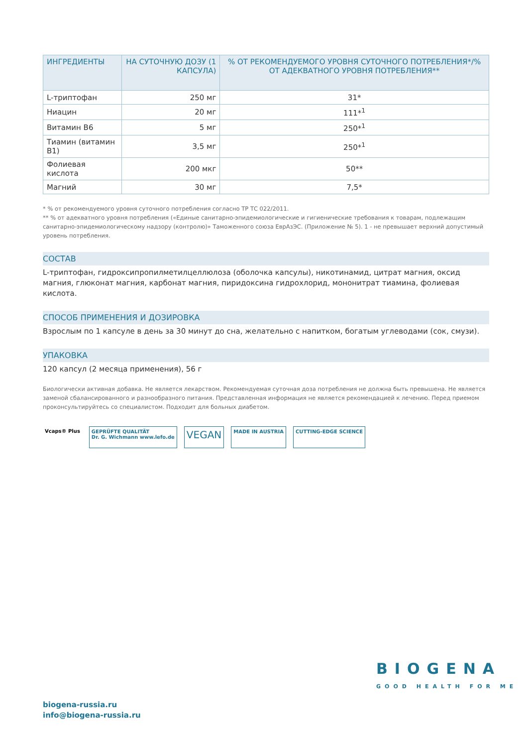| ИНГРЕДИЕНТЫ | НА СУТОЧНУЮ ДОЗУ (1 КАПСУЛА) | % ОТ РЕКОМЕНДУЕМОГО УРОВНЯ СУТОЧНОГО ПОТРЕБЛЕНИЯ*/% ОТ АДЕКВАТНОГО УРОВНЯ ПОТРЕБЛЕНИЯ** |
| --- | --- | --- |
| L-триптофан | 250 мг | 31* |
| Ниацин | 20 мг | 111*<sup>1</sup> |
| Витамин B6 | 5 мг | 250*<sup>1</sup> |
| Тиамин (витамин B1) | 3,5 мг | 250*<sup>1</sup> |
| Фолиевая кислота | 200 мкг | 50** |
| Магний | 30 мг | 7,5* |
* % от рекомендуемого уровня суточного потребления согласно ТР ТС 022/2011.
** % от адекватного уровня потребления («Единые санитарно-эпидемиологические и гигиенические требования к товарам, подлежащим санитарно-эпидемиологическому надзору (контролю)» Таможенного союза ЕврАзЭС. (Приложение № 5). 1 - не превышает верхний допустимый уровень потребления.
СОСТАВ
L-триптофан, гидроксипропилметилцеллюлоза (оболочка капсулы), никотинамид, цитрат магния, оксид магния, глюконат магния, карбонат магния, пиридоксина гидрохлорид, мононитрат тиамина, фолиевая кислота.
СПОСОБ ПРИМЕНЕНИЯ И ДОЗИРОВКА
Взрослым по 1 капсуле в день за 30 минут до сна, желательно с напитком, богатым углеводами (сок, смузи).
УПАКОВКА
120 капсул (2 месяца применения), 56 г
Биологически активная добавка. Не является лекарством. Рекомендуемая суточная доза потребления не должна быть превышена. Не является заменой сбалансированного и разнообразного питания. Представленная информация не является рекомендацией к лечению. Перед приемом проконсультируйтесь со специалистом. Подходит для больных диабетом.
Vcaps® Plus GEPRÜFTE QUALITÄT
Dr. G. Wichmann www.lefo.de
VEGAN
MADE IN AUSTRIA CUTTING-EDGE SCIENCE
BIOGENA
GOOD HEALTH FOR ME
biogena-russia.ru
info@biogena-russia.ru